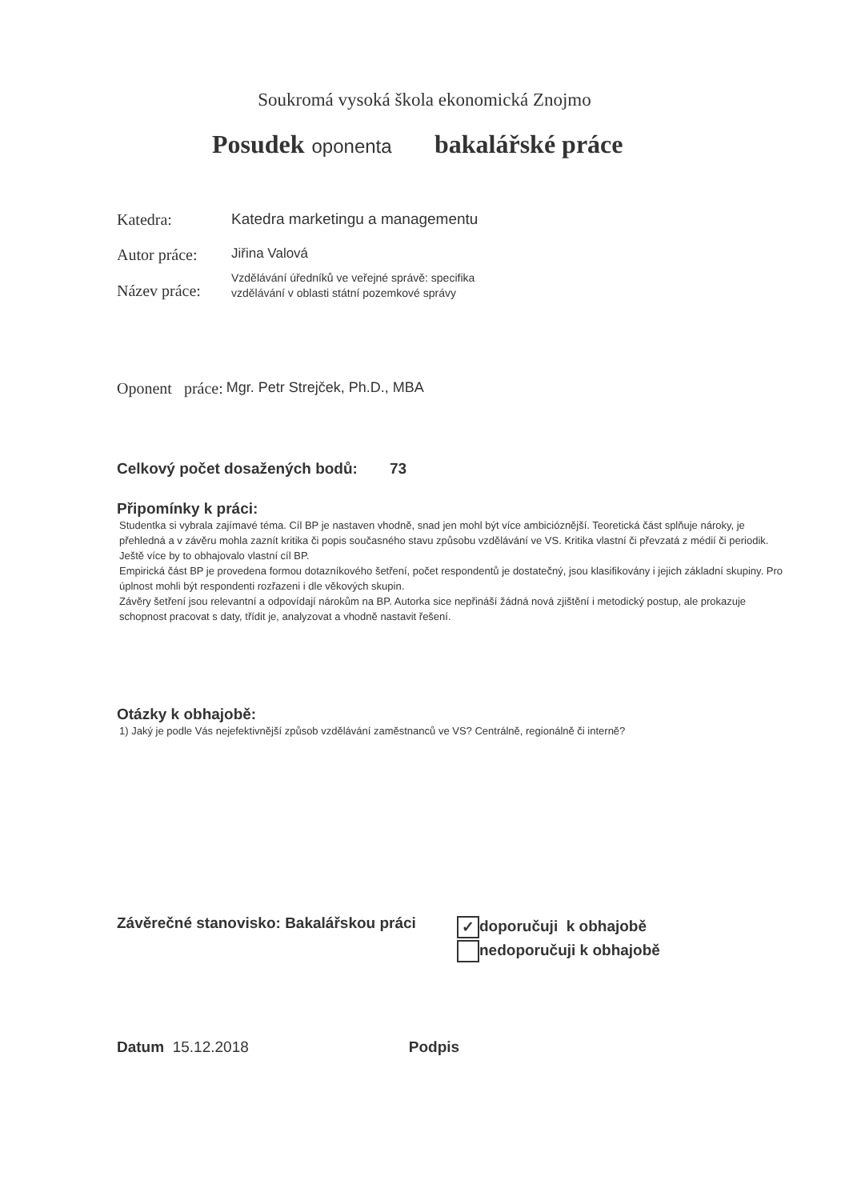Soukromá vysoká škola ekonomická Znojmo
Posudek oponenta bakalářské práce
Katedra: Katedra marketingu a managementu
Autor práce:
Jiřina Valová
Název práce:
Vzdělávání úředníků ve veřejné správě: specifika
vzdělávání v oblasti státní pozemkové správy
Oponent práce: Mgr. Petr Strejček, Ph.D., MBA
Celkový počet dosažených bodů: 73
Připomínky k práci:
Studentka si vybrala zajímavé téma. Cíl BP je nastaven vhodně, snad jen mohl být více ambicióznější. Teoretická část splňuje nároky, je přehledná a v závěru mohla zaznít kritika či popis současného stavu způsobu vzdělávání ve VS. Kritika vlastní či převzatá z médií či periodik. Ještě více by to obhajovalo vlastní cíl BP.
Empirická část BP je provedena formou dotazníkového šetření, počet respondentů je dostatečný, jsou klasifikovány i jejich základní skupiny. Pro úplnost mohli být respondenti rozřazeni i dle věkových skupin.
Závěry šetření jsou relevantní a odpovídají nárokům na BP. Autorka sice nepřináší žádná nová zjištění i metodický postup, ale prokazuje schopnost pracovat s daty, třídit je, analyzovat a vhodně nastavit řešení.
Otázky k obhajobě:
1) Jaký je podle Vás nejefektivnější způsob vzdělávání zaměstnanců ve VS? Centrálně, regionálně či interně?
Závěrečné stanovisko: Bakalářskou práci
✓ doporučuji k obhajobě
nedoporučuji k obhajobě
Datum 15.12.2018 Podpis